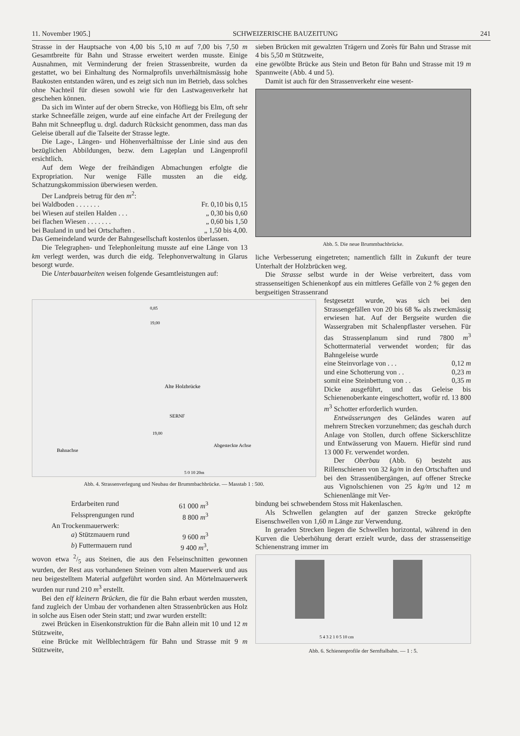11. November 1905.] SCHWEIZERISCHE BAUZEITUNG 241
Strasse in der Hauptsache von 4,00 bis 5,10 m auf 7,00 bis 7,50 m Gesamtbreite für Bahn und Strasse erweitert werden musste. Einige Ausnahmen, mit Verminderung der freien Strassenbreite, wurden da gestattet, wo bei Einhaltung des Normalprofils unverhältnismässig hohe Baukosten entstanden wären, und es zeigt sich nun im Betrieb, dass solches ohne Nachteil für diesen sowohl wie für den Lastwagenverkehr hat geschehen können.
Da sich im Winter auf der obern Strecke, von Höfliegg bis Elm, oft sehr starke Schneefälle zeigen, wurde auf eine einfache Art der Freilegung der Bahn mit Schneepflug u. drgl. dadurch Rücksicht genommen, dass man das Geleise überall auf die Talseite der Strasse legte.
Die Lage-, Längen- und Höhenverhältnisse der Linie sind aus den bezüglichen Abbildungen, bezw. dem Lageplan und Längenprofil ersichtlich.
Auf dem Wege der freihändigen Abmachungen erfolgte die Expropriation. Nur wenige Fälle mussten an die eidg. Schatzungskommission überwiesen werden.
Der Landpreis betrug für den m<sup>2</sup>:
bei Waldboden . . . . . . . Fr. 0,10 bis 0,15
bei Wiesen auf steilen Halden . . . „ 0,30 bis 0,60
bei flachen Wiesen . . . . . . . „ 0,60 bis 1,50
bei Bauland in und bei Ortschaften . „ 1,50 bis 4,00.
Das Gemeindeland wurde der Bahngesellschaft kostenlos überlassen.
Die Telegraphen- und Telephonleitung musste auf eine Länge von 13 km verlegt werden, was durch die eidg. Telephonverwaltung in Glarus besorgt wurde.
Die Unterbauarbeiten weisen folgende Gesamtleistungen auf:
sieben Brücken mit gewalzten Trägern und Zorès für Bahn und Strasse mit 4 bis 5,50 m Stützweite,
eine gewölbte Brücke aus Stein und Beton für Bahn und Strasse mit 19 m Spannweite (Abb. 4 und 5).
Damit ist auch für den Strassenverkehr eine wesent-
Abb. 5. Die neue Brummbachbrücke.
liche Verbesserung eingetreten; namentlich fällt in Zukunft der teure Unterhalt der Holzbrücken weg.
Die Strasse selbst wurde in der Weise verbreitert, dass vom strassenseitigen Schienenkopf aus ein mittleres Gefälle von 2 % gegen den bergseitigen Strassenrand
Alte Holzbrücke
Bahnachse
Abgesteckte Achse
SERNF
19,00
19,00
0,85
5 0 10 20m
Abb. 4. Strassenverlegung und Neubau der Brummbachbrücke. — Masstab 1 : 500.
festgesetzt wurde, was sich bei den Strassengefällen von 20 bis 68 ‰ als zweckmässig erwiesen hat. Auf der Bergseite wurden die Wassergraben mit Schalenpflaster versehen. Für das Strassenplanum sind rund 7800 m<sup>3</sup> Schottermaterial verwendet worden; für das Bahngeleise wurde
eine Steinvorlage von . . . 0,12 m
und eine Schotterung von . . 0,23 m
somit eine Steinbettung von . . 0,35 m
Dicke ausgeführt, und das Geleise bis Schienenoberkante eingeschottert, wofür rd. 13 800 m<sup>3</sup> Schotter erforderlich wurden.
Entwässerungen des Geländes waren auf mehrern Strecken vorzunehmen; das geschah durch Anlage von Stollen, durch offene Sickerschlitze und Entwässerung von Mauern. Hiefür sind rund 13 000 Fr. verwendet worden.
Der Oberbau (Abb. 6) besteht aus Rillenschienen von 32 kg/m in den Ortschaften und bei den Strassenübergängen, auf offener Strecke aus Vignolschienen von 25 kg/m und 12 m Schienenlänge mit Ver-
Erdarbeiten rund 61 000 m<sup>3</sup>
Felssprengungen rund 8 800 m<sup>3</sup>
An Trockenmauerwerk:
a) Stützmauern rund 9 600 m<sup>3</sup>
b) Futtermauern rund 9 400 m<sup>3</sup>,
wovon etwa 2/5 aus Steinen, die aus den Felseinschnitten gewonnen wurden, der Rest aus vorhandenen Steinen vom alten Mauerwerk und aus neu beigestelltem Material aufgeführt worden sind. An Mörtelmauerwerk wurden nur rund 210 m<sup>3</sup> erstellt.
Bei den elf kleinern Brücken, die für die Bahn erbaut werden mussten, fand zugleich der Umbau der vorhandenen alten Strassenbrücken aus Holz in solche aus Eisen oder Stein statt; und zwar wurden erstellt:
zwei Brücken in Eisenkonstruktion für die Bahn allein mit 10 und 12 m Stützweite,
eine Brücke mit Wellblechträgern für Bahn und Strasse mit 9 m Stützweite,
bindung bei schwebendem Stoss mit Hakenlaschen.
Als Schwellen gelangten auf der ganzen Strecke gekröpfte Eisenschwellen von 1,60 m Länge zur Verwendung.
In geraden Strecken liegen die Schwellen horizontal, während in den Kurven die Ueberhöhung derart erzielt wurde, dass der strassenseitige Schienenstrang immer im
5 4 3 2 1 0 5 10 cm
Abb. 6. Schienenprofile der Sernftalbahn. — 1 : 5.